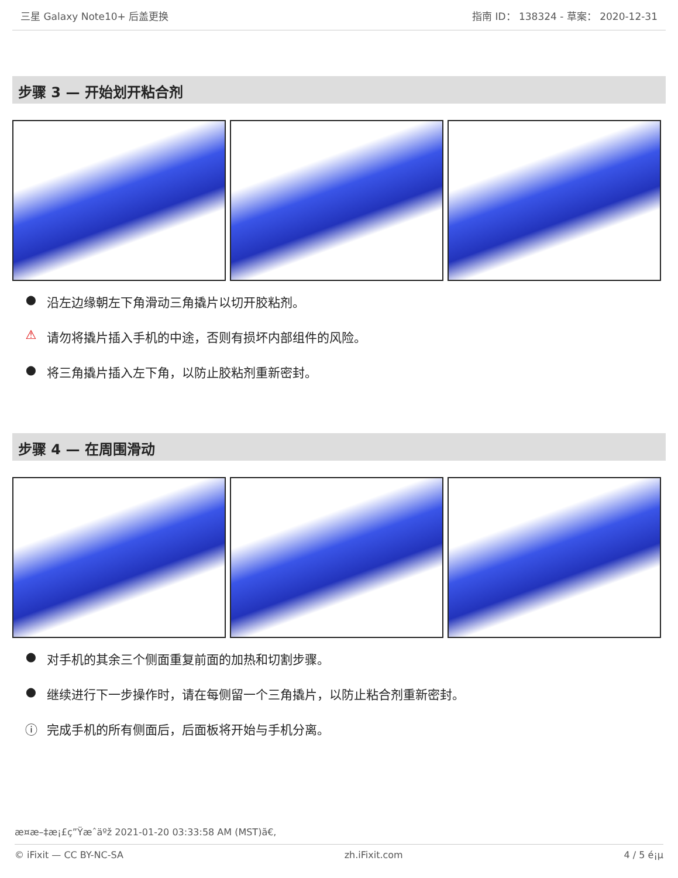三星 Galaxy Note10+ 后盖更换 指南 ID： 138324 - 草案： 2020-12-31
步骤 3 — 开始划开粘合剂
● 沿左边缘朝左下角滑动三角撬片以切开胶粘剂。
⚠ 请勿将撬片插入手机的中途，否则有损坏内部组件的风险。
● 将三角撬片插入左下角，以防止胶粘剂重新密封。
步骤 4 — 在周围滑动
● 对手机的其余三个侧面重复前面的加热和切割步骤。
● 继续进行下一步操作时，请在每侧留一个三角撬片，以防止粘合剂重新密封。
ⓘ 完成手机的所有侧面后，后面板将开始与手机分离。
æ¤æ–‡æ¡£ç”Ÿæˆäºž 2021-01-20 03:33:58 AM (MST)ã€,
© iFixit — CC BY-NC-SA zh.iFixit.com 4 / 5 é¡µ